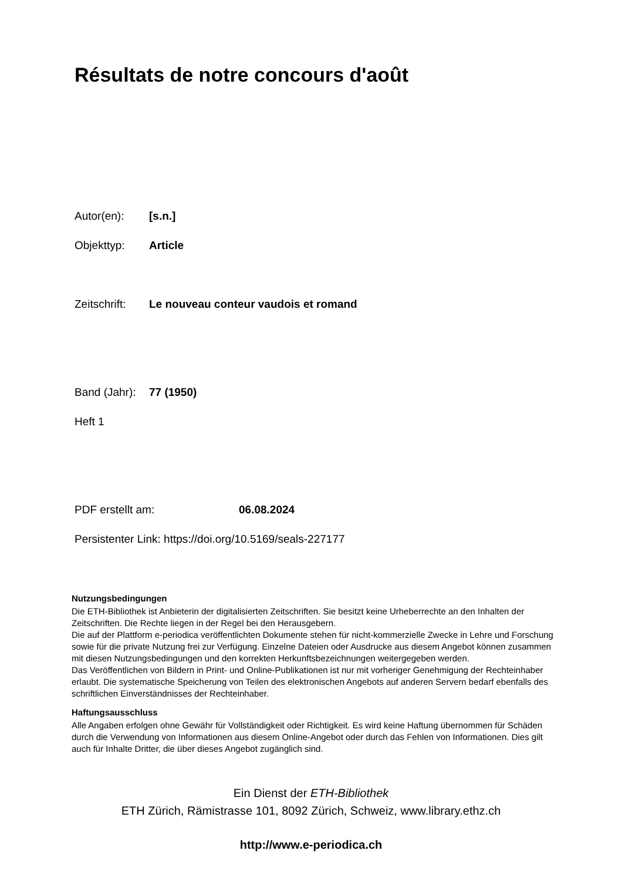Résultats de notre concours d'août
Autor(en): [s.n.]
Objekttyp: Article
Zeitschrift: Le nouveau conteur vaudois et romand
Band (Jahr): 77 (1950)
Heft 1
PDF erstellt am: 06.08.2024
Persistenter Link: https://doi.org/10.5169/seals-227177
Nutzungsbedingungen
Die ETH-Bibliothek ist Anbieterin der digitalisierten Zeitschriften. Sie besitzt keine Urheberrechte an den Inhalten der Zeitschriften. Die Rechte liegen in der Regel bei den Herausgebern.
Die auf der Plattform e-periodica veröffentlichten Dokumente stehen für nicht-kommerzielle Zwecke in Lehre und Forschung sowie für die private Nutzung frei zur Verfügung. Einzelne Dateien oder Ausdrucke aus diesem Angebot können zusammen mit diesen Nutzungsbedingungen und den korrekten Herkunftsbezeichnungen weitergegeben werden.
Das Veröffentlichen von Bildern in Print- und Online-Publikationen ist nur mit vorheriger Genehmigung der Rechteinhaber erlaubt. Die systematische Speicherung von Teilen des elektronischen Angebots auf anderen Servern bedarf ebenfalls des schriftlichen Einverständnisses der Rechteinhaber.
Haftungsausschluss
Alle Angaben erfolgen ohne Gewähr für Vollständigkeit oder Richtigkeit. Es wird keine Haftung übernommen für Schäden durch die Verwendung von Informationen aus diesem Online-Angebot oder durch das Fehlen von Informationen. Dies gilt auch für Inhalte Dritter, die über dieses Angebot zugänglich sind.
Ein Dienst der ETH-Bibliothek
ETH Zürich, Rämistrasse 101, 8092 Zürich, Schweiz, www.library.ethz.ch
http://www.e-periodica.ch